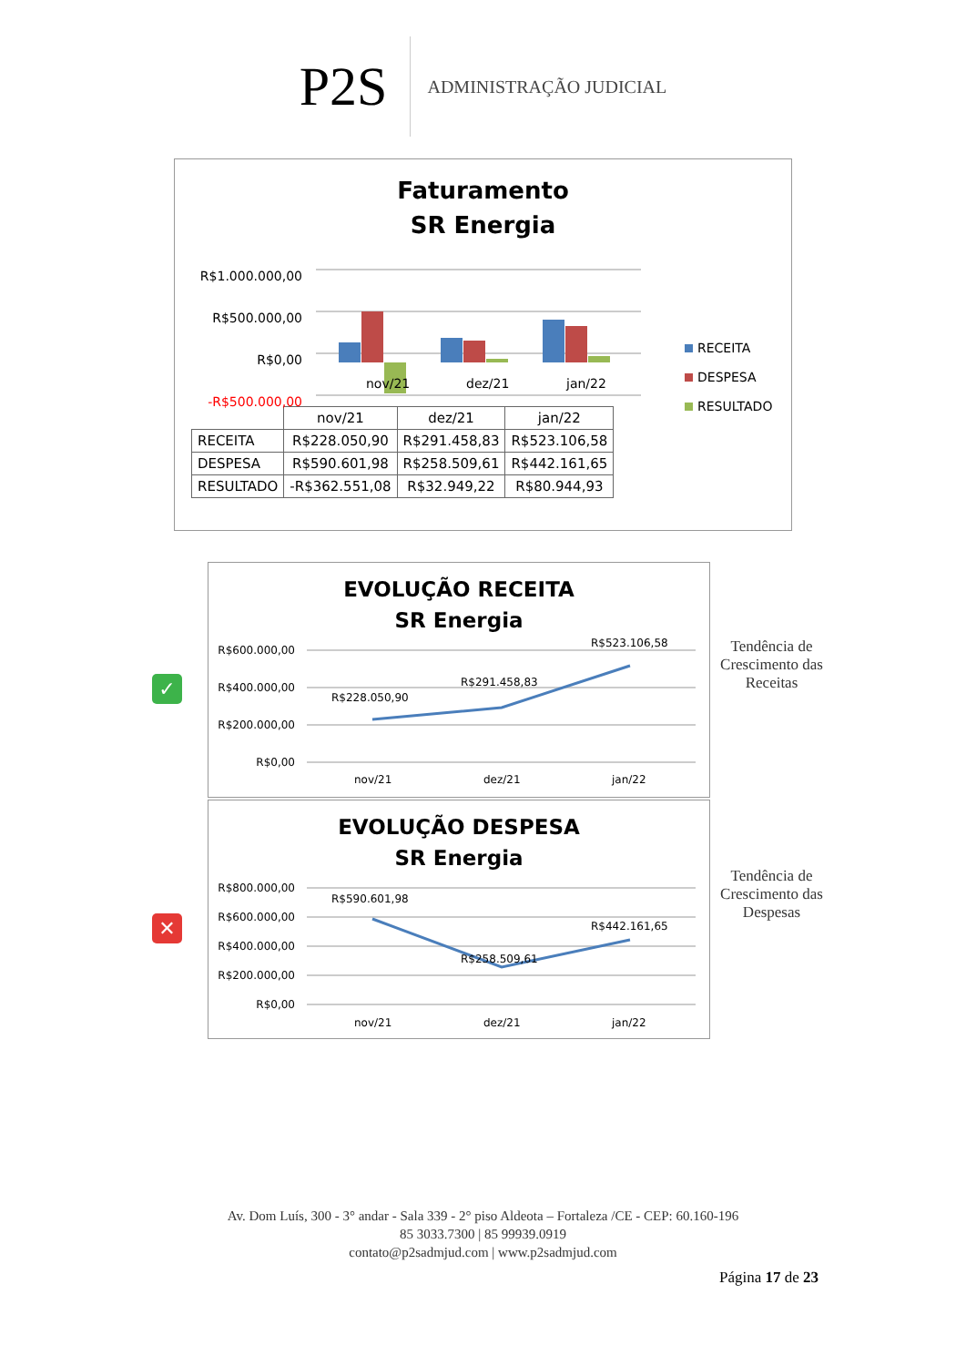P2S
ADMINISTRAÇÃO JUDICIAL
Faturamento
SR Energia
R$1.000.000,00
R$500.000,00
R$0,00
-R$500.000,00
nov/21
dez/21
jan/22
RECEITA
DESPESA
RESULTADO
| | nov/21 | dez/21 | jan/22 |
| --- | --- | --- | --- |
| RECEITA | R$228.050,90 | R$291.458,83 | R$523.106,58 |
| DESPESA | R$590.601,98 | R$258.509,61 | R$442.161,65 |
| RESULTADO | -R$362.551,08 | R$32.949,22 | R$80.944,93 |
✓
EVOLUÇÃO RECEITA
SR Energia
R$600.000,00
R$400.000,00
R$200.000,00
R$0,00
R$228.050,90
R$291.458,83
R$523.106,58
nov/21
dez/21
jan/22
Tendência de Crescimento das Receitas
✕
EVOLUÇÃO DESPESA
SR Energia
R$800.000,00
R$600.000,00
R$400.000,00
R$200.000,00
R$0,00
R$590.601,98
R$258.509,61
R$442.161,65
nov/21
dez/21
jan/22
Tendência de Crescimento das Despesas
Av. Dom Luís, 300 - 3° andar - Sala 339 - 2° piso Aldeota – Fortaleza /CE - CEP: 60.160-196
85 3033.7300 | 85 99939.0919
contato@p2sadmjud.com | www.p2sadmjud.com
Página 17 de 23